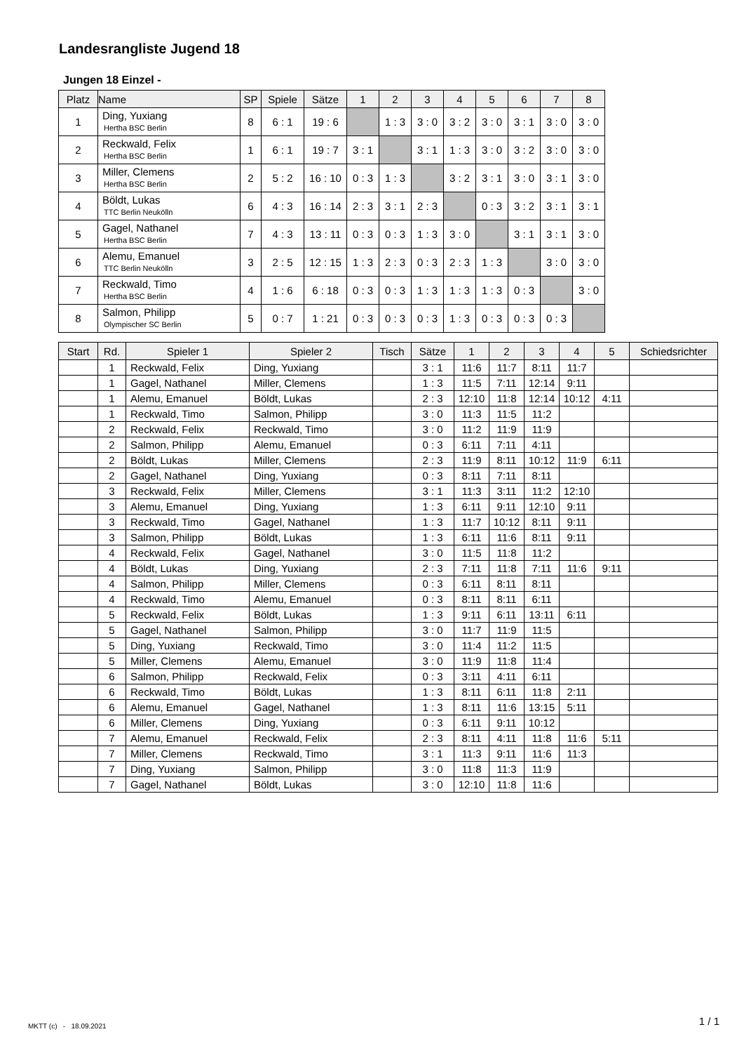Landesrangliste Jugend 18
Jungen 18 Einzel -
| Platz | Name | SP | Spiele | Sätze | 1 | 2 | 3 | 4 | 5 | 6 | 7 | 8 |
| --- | --- | --- | --- | --- | --- | --- | --- | --- | --- | --- | --- | --- |
| 1 | Ding, Yuxiang Hertha BSC Berlin | 8 | 6 : 1 | 19 : 6 | | 1 : 3 | 3 : 0 | 3 : 2 | 3 : 0 | 3 : 1 | 3 : 0 | 3 : 0 |
| 2 | Reckwald, Felix Hertha BSC Berlin | 1 | 6 : 1 | 19 : 7 | 3 : 1 | | 3 : 1 | 1 : 3 | 3 : 0 | 3 : 2 | 3 : 0 | 3 : 0 |
| 3 | Miller, Clemens Hertha BSC Berlin | 2 | 5 : 2 | 16 : 10 | 0 : 3 | 1 : 3 | | 3 : 2 | 3 : 1 | 3 : 0 | 3 : 1 | 3 : 0 |
| 4 | Böldt, Lukas TTC Berlin Neukölln | 6 | 4 : 3 | 16 : 14 | 2 : 3 | 3 : 1 | 2 : 3 | | 0 : 3 | 3 : 2 | 3 : 1 | 3 : 1 |
| 5 | Gagel, Nathanel Hertha BSC Berlin | 7 | 4 : 3 | 13 : 11 | 0 : 3 | 0 : 3 | 1 : 3 | 3 : 0 | | 3 : 1 | 3 : 1 | 3 : 0 |
| 6 | Alemu, Emanuel TTC Berlin Neukölln | 3 | 2 : 5 | 12 : 15 | 1 : 3 | 2 : 3 | 0 : 3 | 2 : 3 | 1 : 3 | | 3 : 0 | 3 : 0 |
| 7 | Reckwald, Timo Hertha BSC Berlin | 4 | 1 : 6 | 6 : 18 | 0 : 3 | 0 : 3 | 1 : 3 | 1 : 3 | 1 : 3 | 0 : 3 | | 3 : 0 |
| 8 | Salmon, Philipp Olympischer SC Berlin | 5 | 0 : 7 | 1 : 21 | 0 : 3 | 0 : 3 | 0 : 3 | 1 : 3 | 0 : 3 | 0 : 3 | 0 : 3 | |
| Start | Rd. | Spieler 1 | Spieler 2 | Tisch | Sätze | 1 | 2 | 3 | 4 | 5 | Schiedsrichter |
| --- | --- | --- | --- | --- | --- | --- | --- | --- | --- | --- | --- |
| | 1 | Reckwald, Felix | Ding, Yuxiang | | 3 : 1 | 11:6 | 11:7 | 8:11 | 11:7 | | |
| | 1 | Gagel, Nathanel | Miller, Clemens | | 1 : 3 | 11:5 | 7:11 | 12:14 | 9:11 | | |
| | 1 | Alemu, Emanuel | Böldt, Lukas | | 2 : 3 | 12:10 | 11:8 | 12:14 | 10:12 | 4:11 | |
| | 1 | Reckwald, Timo | Salmon, Philipp | | 3 : 0 | 11:3 | 11:5 | 11:2 | | | |
| | 2 | Reckwald, Felix | Reckwald, Timo | | 3 : 0 | 11:2 | 11:9 | 11:9 | | | |
| | 2 | Salmon, Philipp | Alemu, Emanuel | | 0 : 3 | 6:11 | 7:11 | 4:11 | | | |
| | 2 | Böldt, Lukas | Miller, Clemens | | 2 : 3 | 11:9 | 8:11 | 10:12 | 11:9 | 6:11 | |
| | 2 | Gagel, Nathanel | Ding, Yuxiang | | 0 : 3 | 8:11 | 7:11 | 8:11 | | | |
| | 3 | Reckwald, Felix | Miller, Clemens | | 3 : 1 | 11:3 | 3:11 | 11:2 | 12:10 | | |
| | 3 | Alemu, Emanuel | Ding, Yuxiang | | 1 : 3 | 6:11 | 9:11 | 12:10 | 9:11 | | |
| | 3 | Reckwald, Timo | Gagel, Nathanel | | 1 : 3 | 11:7 | 10:12 | 8:11 | 9:11 | | |
| | 3 | Salmon, Philipp | Böldt, Lukas | | 1 : 3 | 6:11 | 11:6 | 8:11 | 9:11 | | |
| | 4 | Reckwald, Felix | Gagel, Nathanel | | 3 : 0 | 11:5 | 11:8 | 11:2 | | | |
| | 4 | Böldt, Lukas | Ding, Yuxiang | | 2 : 3 | 7:11 | 11:8 | 7:11 | 11:6 | 9:11 | |
| | 4 | Salmon, Philipp | Miller, Clemens | | 0 : 3 | 6:11 | 8:11 | 8:11 | | | |
| | 4 | Reckwald, Timo | Alemu, Emanuel | | 0 : 3 | 8:11 | 8:11 | 6:11 | | | |
| | 5 | Reckwald, Felix | Böldt, Lukas | | 1 : 3 | 9:11 | 6:11 | 13:11 | 6:11 | | |
| | 5 | Gagel, Nathanel | Salmon, Philipp | | 3 : 0 | 11:7 | 11:9 | 11:5 | | | |
| | 5 | Ding, Yuxiang | Reckwald, Timo | | 3 : 0 | 11:4 | 11:2 | 11:5 | | | |
| | 5 | Miller, Clemens | Alemu, Emanuel | | 3 : 0 | 11:9 | 11:8 | 11:4 | | | |
| | 6 | Salmon, Philipp | Reckwald, Felix | | 0 : 3 | 3:11 | 4:11 | 6:11 | | | |
| | 6 | Reckwald, Timo | Böldt, Lukas | | 1 : 3 | 8:11 | 6:11 | 11:8 | 2:11 | | |
| | 6 | Alemu, Emanuel | Gagel, Nathanel | | 1 : 3 | 8:11 | 11:6 | 13:15 | 5:11 | | |
| | 6 | Miller, Clemens | Ding, Yuxiang | | 0 : 3 | 6:11 | 9:11 | 10:12 | | | |
| | 7 | Alemu, Emanuel | Reckwald, Felix | | 2 : 3 | 8:11 | 4:11 | 11:8 | 11:6 | 5:11 | |
| | 7 | Miller, Clemens | Reckwald, Timo | | 3 : 1 | 11:3 | 9:11 | 11:6 | 11:3 | | |
| | 7 | Ding, Yuxiang | Salmon, Philipp | | 3 : 0 | 11:8 | 11:3 | 11:9 | | | |
| | 7 | Gagel, Nathanel | Böldt, Lukas | | 3 : 0 | 12:10 | 11:8 | 11:6 | | | |
MKTT (c) - 18.09.2021 1 / 1